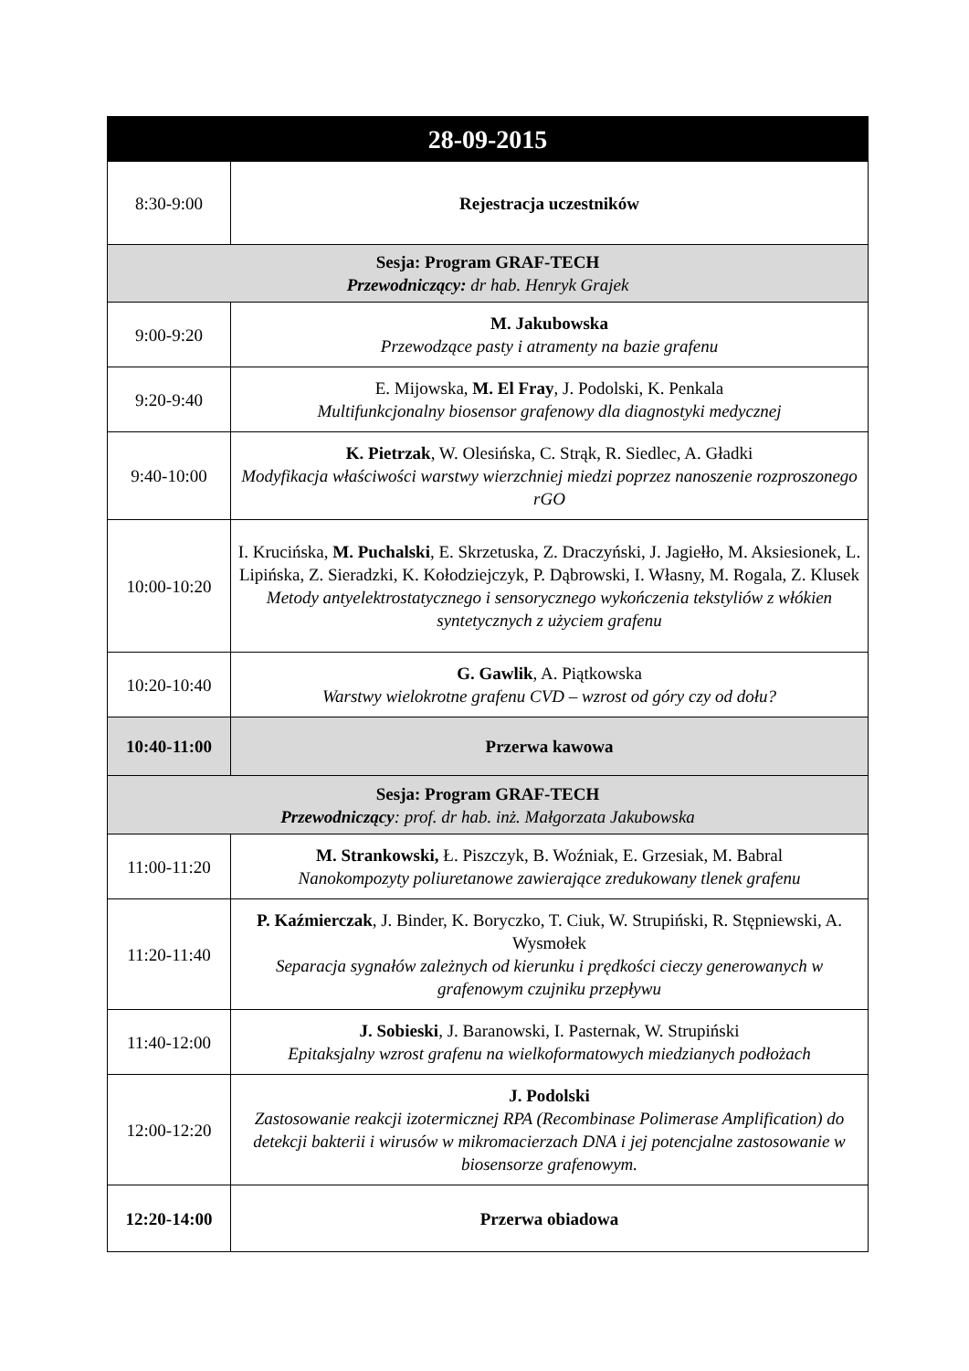| 28-09-2015 | |
| --- | --- |
| 8:30-9:00 | Rejestracja uczestników |
| Sesja: Program GRAF-TECH Przewodniczący: dr hab. Henryk Grajek | |
| 9:00-9:20 | M. Jakubowska Przewodzące pasty i atramenty na bazie grafenu |
| 9:20-9:40 | E. Mijowska, M. El Fray , J. Podolski, K. Penkala Multifunkcjonalny biosensor grafenowy dla diagnostyki medycznej |
| 9:40-10:00 | K. Pietrzak , W. Olesińska, C. Strąk, R. Siedlec, A. Gładki Modyfikacja właściwości warstwy wierzchniej miedzi poprzez nanoszenie rozproszonego rGO |
| 10:00-10:20 | I. Krucińska, M. Puchalski , E. Skrzetuska, Z. Draczyński, J. Jagiełło, M. Aksiesionek, L. Lipińska, Z. Sieradzki, K. Kołodziejczyk, P. Dąbrowski, I. Własny, M. Rogala, Z. Klusek Metody antyelektrostatycznego i sensorycznego wykończenia tekstyliów z włókien syntetycznych z użyciem grafenu |
| 10:20-10:40 | G. Gawlik , A. Piątkowska Warstwy wielokrotne grafenu CVD – wzrost od góry czy od dołu? |
| 10:40-11:00 | Przerwa kawowa |
| Sesja: Program GRAF-TECH Przewodniczący : prof. dr hab. inż. Małgorzata Jakubowska | |
| 11:00-11:20 | M. Strankowski, Ł. Piszczyk, B. Woźniak, E. Grzesiak, M. Babral Nanokompozyty poliuretanowe zawierające zredukowany tlenek grafenu |
| 11:20-11:40 | P. Kaźmierczak , J. Binder, K. Boryczko, T. Ciuk, W. Strupiński, R. Stępniewski, A. Wysmołek Separacja sygnałów zależnych od kierunku i prędkości cieczy generowanych w grafenowym czujniku przepływu |
| 11:40-12:00 | J. Sobieski , J. Baranowski, I. Pasternak, W. Strupiński Epitaksjalny wzrost grafenu na wielkoformatowych miedzianych podłożach |
| 12:00-12:20 | J. Podolski Zastosowanie reakcji izotermicznej RPA (Recombinase Polimerase Amplification) do detekcji bakterii i wirusów w mikromacierzach DNA i jej potencjalne zastosowanie w biosensorze grafenowym. |
| 12:20-14:00 | Przerwa obiadowa |